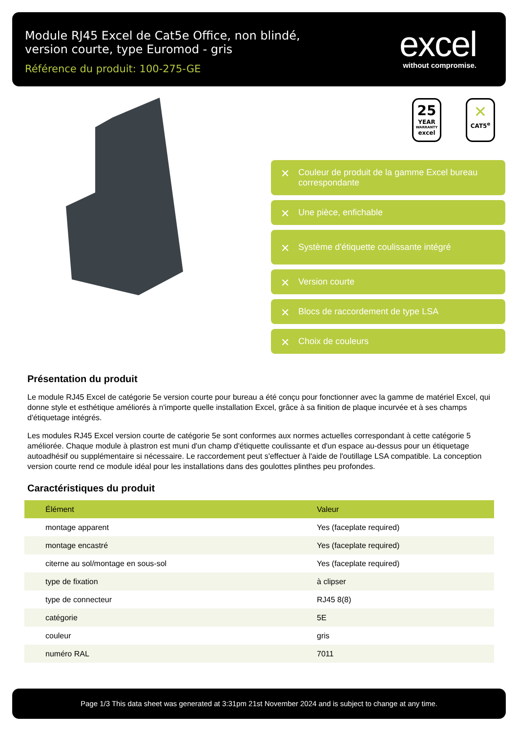Module RJ45 Excel de Cat5e Office, non blindé, version courte, type Euromod - gris
Référence du produit: 100-275-GE
excel
without compromise.
25
YEAR
WARRANTY
excel
✕
CAT5<sup>e</sup>
✕ Couleur de produit de la gamme Excel bureau correspondante
✕ Une pièce, enfichable
✕ Système d'étiquette coulissante intégré
✕ Version courte
✕ Blocs de raccordement de type LSA
✕ Choix de couleurs
Présentation du produit
Le module RJ45 Excel de catégorie 5e version courte pour bureau a été conçu pour fonctionner avec la gamme de matériel Excel, qui donne style et esthétique améliorés à n'importe quelle installation Excel, grâce à sa finition de plaque incurvée et à ses champs d'étiquetage intégrés.
Les modules RJ45 Excel version courte de catégorie 5e sont conformes aux normes actuelles correspondant à cette catégorie 5 améliorée. Chaque module à plastron est muni d'un champ d'étiquette coulissante et d'un espace au-dessus pour un étiquetage autoadhésif ou supplémentaire si nécessaire. Le raccordement peut s'effectuer à l'aide de l'outillage LSA compatible. La conception version courte rend ce module idéal pour les installations dans des goulottes plinthes peu profondes.
Caractéristiques du produit
| Élément | Valeur |
| --- | --- |
| montage apparent | Yes (faceplate required) |
| montage encastré | Yes (faceplate required) |
| citerne au sol/montage en sous-sol | Yes (faceplate required) |
| type de fixation | à clipser |
| type de connecteur | RJ45 8(8) |
| catégorie | 5E |
| couleur | gris |
| numéro RAL | 7011 |
Page 1/3 This data sheet was generated at 3:31pm 21st November 2024 and is subject to change at any time.